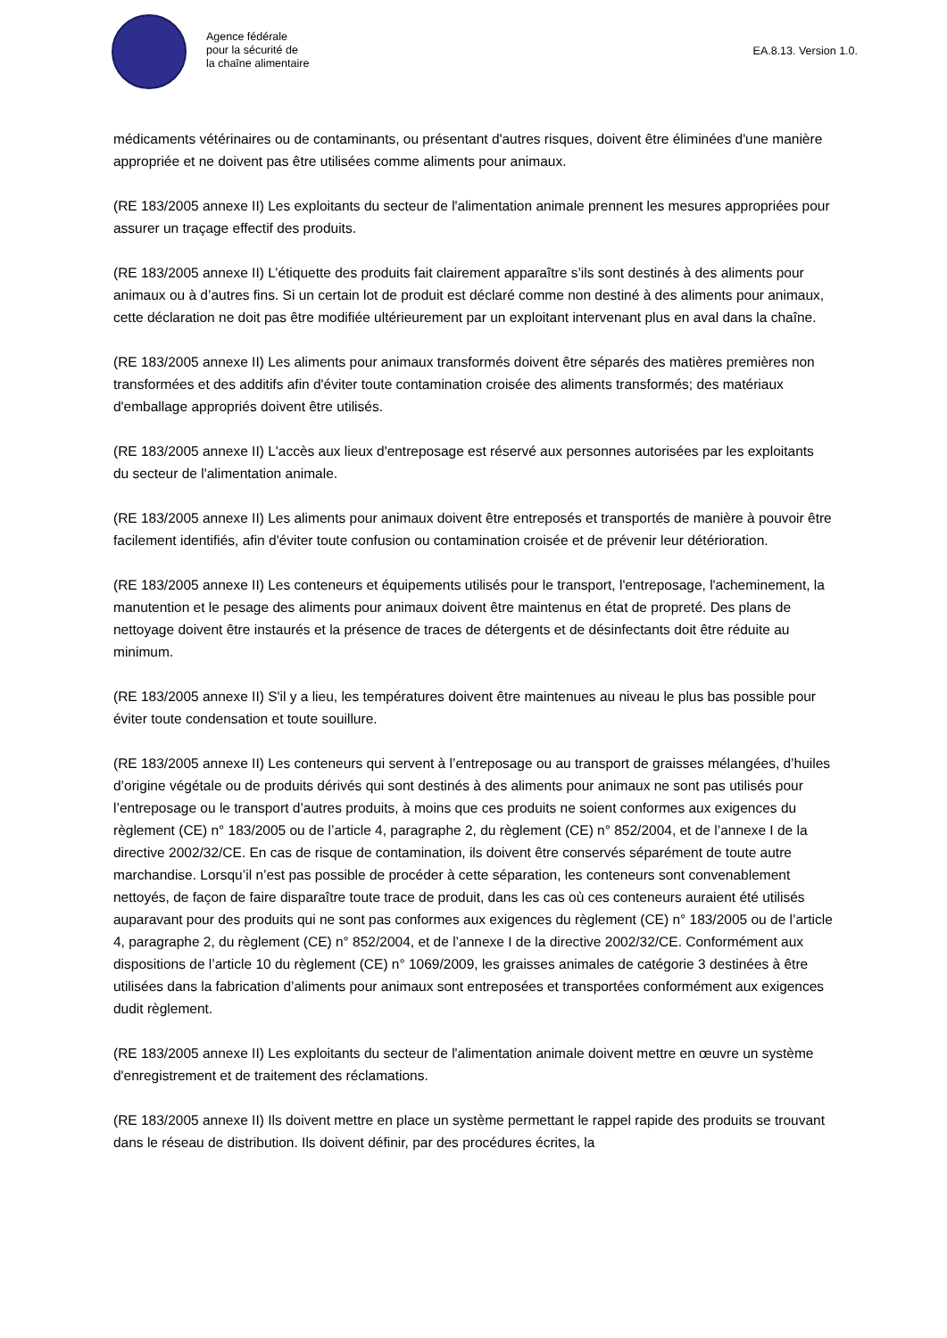Agence fédérale
pour la sécurité de
la chaîne alimentaire
EA.8.13. Version 1.0.
médicaments vétérinaires ou de contaminants, ou présentant d'autres risques, doivent être éliminées d'une manière appropriée et ne doivent pas être utilisées comme aliments pour animaux.
(RE 183/2005 annexe II) Les exploitants du secteur de l'alimentation animale prennent les mesures appropriées pour assurer un traçage effectif des produits.
(RE 183/2005 annexe II) L’étiquette des produits fait clairement apparaître s’ils sont destinés à des aliments pour animaux ou à d’autres fins. Si un certain lot de produit est déclaré comme non destiné à des aliments pour animaux, cette déclaration ne doit pas être modifiée ultérieurement par un exploitant intervenant plus en aval dans la chaîne.
(RE 183/2005 annexe II) Les aliments pour animaux transformés doivent être séparés des matières premières non transformées et des additifs afin d'éviter toute contamination croisée des aliments transformés; des matériaux d'emballage appropriés doivent être utilisés.
(RE 183/2005 annexe II) L'accès aux lieux d'entreposage est réservé aux personnes autorisées par les exploitants du secteur de l'alimentation animale.
(RE 183/2005 annexe II) Les aliments pour animaux doivent être entreposés et transportés de manière à pouvoir être facilement identifiés, afin d'éviter toute confusion ou contamination croisée et de prévenir leur détérioration.
(RE 183/2005 annexe II) Les conteneurs et équipements utilisés pour le transport, l'entreposage, l'acheminement, la manutention et le pesage des aliments pour animaux doivent être maintenus en état de propreté. Des plans de nettoyage doivent être instaurés et la présence de traces de détergents et de désinfectants doit être réduite au minimum.
(RE 183/2005 annexe II) S'il y a lieu, les températures doivent être maintenues au niveau le plus bas possible pour éviter toute condensation et toute souillure.
(RE 183/2005 annexe II) Les conteneurs qui servent à l’entreposage ou au transport de graisses mélangées, d’huiles d’origine végétale ou de produits dérivés qui sont destinés à des aliments pour animaux ne sont pas utilisés pour l’entreposage ou le transport d’autres produits, à moins que ces produits ne soient conformes aux exigences du règlement (CE) n° 183/2005 ou de l’article 4, paragraphe 2, du règlement (CE) n° 852/2004, et de l’annexe I de la directive 2002/32/CE. En cas de risque de contamination, ils doivent être conservés séparément de toute autre marchandise. Lorsqu’il n’est pas possible de procéder à cette séparation, les conteneurs sont convenablement nettoyés, de façon de faire disparaître toute trace de produit, dans les cas où ces conteneurs auraient été utilisés auparavant pour des produits qui ne sont pas conformes aux exigences du règlement (CE) n° 183/2005 ou de l’article 4, paragraphe 2, du règlement (CE) n° 852/2004, et de l’annexe I de la directive 2002/32/CE. Conformément aux dispositions de l’article 10 du règlement (CE) n° 1069/2009, les graisses animales de catégorie 3 destinées à être utilisées dans la fabrication d’aliments pour animaux sont entreposées et transportées conformément aux exigences dudit règlement.
(RE 183/2005 annexe II) Les exploitants du secteur de l'alimentation animale doivent mettre en œuvre un système d'enregistrement et de traitement des réclamations.
(RE 183/2005 annexe II) Ils doivent mettre en place un système permettant le rappel rapide des produits se trouvant dans le réseau de distribution. Ils doivent définir, par des procédures écrites, la